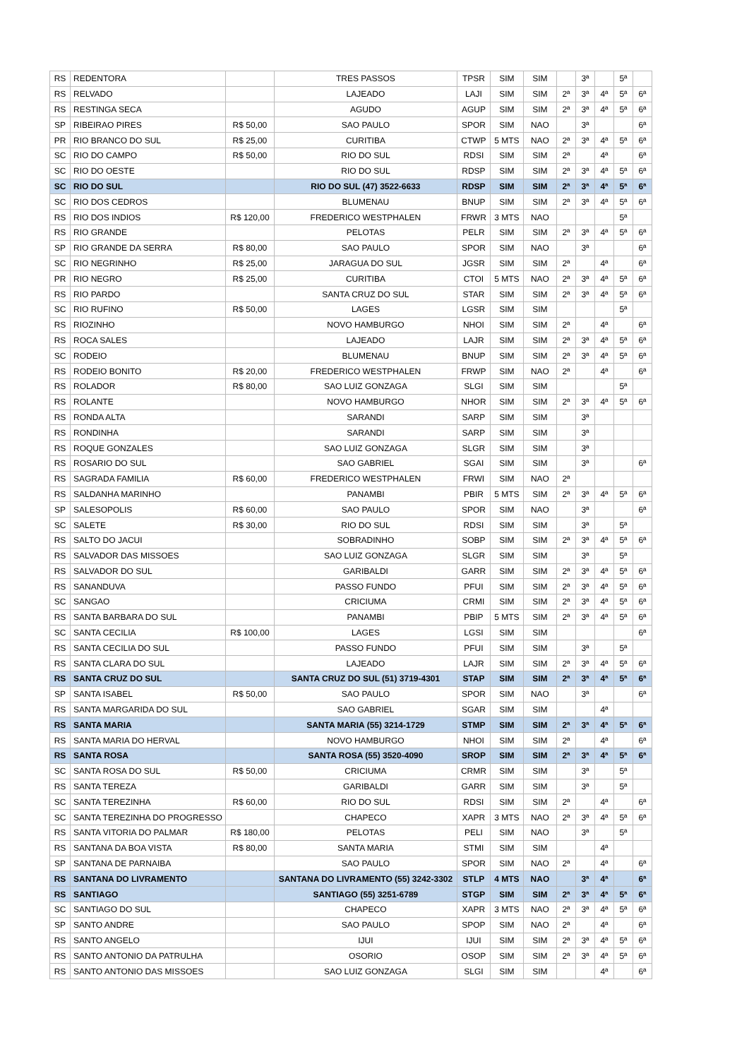| RS | REDENTORA | | TRES PASSOS | TPSR | SIM | SIM | | 3ª | | 5ª | |
| RS | RELVADO | | LAJEADO | LAJI | SIM | SIM | 2ª | 3ª | 4ª | 5ª | 6ª |
| RS | RESTINGA SECA | | AGUDO | AGUP | SIM | SIM | 2ª | 3ª | 4ª | 5ª | 6ª |
| SP | RIBEIRAO PIRES | R$ 50,00 | SAO PAULO | SPOR | SIM | NAO | | 3ª | | | 6ª |
| PR | RIO BRANCO DO SUL | R$ 25,00 | CURITIBA | CTWP | 5 MTS | NAO | 2ª | 3ª | 4ª | 5ª | 6ª |
| SC | RIO DO CAMPO | R$ 50,00 | RIO DO SUL | RDSI | SIM | SIM | 2ª | | 4ª | | 6ª |
| SC | RIO DO OESTE | | RIO DO SUL | RDSP | SIM | SIM | 2ª | 3ª | 4ª | 5ª | 6ª |
| SC | RIO DO SUL | | RIO DO SUL (47) 3522-6633 | RDSP | SIM | SIM | 2ª | 3ª | 4ª | 5ª | 6ª |
| SC | RIO DOS CEDROS | | BLUMENAU | BNUP | SIM | SIM | 2ª | 3ª | 4ª | 5ª | 6ª |
| RS | RIO DOS INDIOS | R$ 120,00 | FREDERICO WESTPHALEN | FRWR | 3 MTS | NAO | | | | 5ª | |
| RS | RIO GRANDE | | PELOTAS | PELR | SIM | SIM | 2ª | 3ª | 4ª | 5ª | 6ª |
| SP | RIO GRANDE DA SERRA | R$ 80,00 | SAO PAULO | SPOR | SIM | NAO | | 3ª | | | 6ª |
| SC | RIO NEGRINHO | R$ 25,00 | JARAGUA DO SUL | JGSR | SIM | SIM | 2ª | | 4ª | | 6ª |
| PR | RIO NEGRO | R$ 25,00 | CURITIBA | CTOI | 5 MTS | NAO | 2ª | 3ª | 4ª | 5ª | 6ª |
| RS | RIO PARDO | | SANTA CRUZ DO SUL | STAR | SIM | SIM | 2ª | 3ª | 4ª | 5ª | 6ª |
| SC | RIO RUFINO | R$ 50,00 | LAGES | LGSR | SIM | SIM | | | | 5ª | |
| RS | RIOZINHO | | NOVO HAMBURGO | NHOI | SIM | SIM | 2ª | | 4ª | | 6ª |
| RS | ROCA SALES | | LAJEADO | LAJR | SIM | SIM | 2ª | 3ª | 4ª | 5ª | 6ª |
| SC | RODEIO | | BLUMENAU | BNUP | SIM | SIM | 2ª | 3ª | 4ª | 5ª | 6ª |
| RS | RODEIO BONITO | R$ 20,00 | FREDERICO WESTPHALEN | FRWP | SIM | NAO | 2ª | | 4ª | | 6ª |
| RS | ROLADOR | R$ 80,00 | SAO LUIZ GONZAGA | SLGI | SIM | SIM | | | | 5ª | |
| RS | ROLANTE | | NOVO HAMBURGO | NHOR | SIM | SIM | 2ª | 3ª | 4ª | 5ª | 6ª |
| RS | RONDA ALTA | | SARANDI | SARP | SIM | SIM | | 3ª | | | |
| RS | RONDINHA | | SARANDI | SARP | SIM | SIM | | 3ª | | | |
| RS | ROQUE GONZALES | | SAO LUIZ GONZAGA | SLGR | SIM | SIM | | 3ª | | | |
| RS | ROSARIO DO SUL | | SAO GABRIEL | SGAI | SIM | SIM | | 3ª | | | 6ª |
| RS | SAGRADA FAMILIA | R$ 60,00 | FREDERICO WESTPHALEN | FRWI | SIM | NAO | 2ª | | | | |
| RS | SALDANHA MARINHO | | PANAMBI | PBIR | 5 MTS | SIM | 2ª | 3ª | 4ª | 5ª | 6ª |
| SP | SALESOPOLIS | R$ 60,00 | SAO PAULO | SPOR | SIM | NAO | | 3ª | | | 6ª |
| SC | SALETE | R$ 30,00 | RIO DO SUL | RDSI | SIM | SIM | | 3ª | | 5ª | |
| RS | SALTO DO JACUI | | SOBRADINHO | SOBP | SIM | SIM | 2ª | 3ª | 4ª | 5ª | 6ª |
| RS | SALVADOR DAS MISSOES | | SAO LUIZ GONZAGA | SLGR | SIM | SIM | | 3ª | | 5ª | |
| RS | SALVADOR DO SUL | | GARIBALDI | GARR | SIM | SIM | 2ª | 3ª | 4ª | 5ª | 6ª |
| RS | SANANDUVA | | PASSO FUNDO | PFUI | SIM | SIM | 2ª | 3ª | 4ª | 5ª | 6ª |
| SC | SANGAO | | CRICIUMA | CRMI | SIM | SIM | 2ª | 3ª | 4ª | 5ª | 6ª |
| RS | SANTA BARBARA DO SUL | | PANAMBI | PBIP | 5 MTS | SIM | 2ª | 3ª | 4ª | 5ª | 6ª |
| SC | SANTA CECILIA | R$ 100,00 | LAGES | LGSI | SIM | SIM | | | | | 6ª |
| RS | SANTA CECILIA DO SUL | | PASSO FUNDO | PFUI | SIM | SIM | | 3ª | | 5ª | |
| RS | SANTA CLARA DO SUL | | LAJEADO | LAJR | SIM | SIM | 2ª | 3ª | 4ª | 5ª | 6ª |
| RS | SANTA CRUZ DO SUL | | SANTA CRUZ DO SUL (51) 3719-4301 | STAP | SIM | SIM | 2ª | 3ª | 4ª | 5ª | 6ª |
| SP | SANTA ISABEL | R$ 50,00 | SAO PAULO | SPOR | SIM | NAO | | 3ª | | | 6ª |
| RS | SANTA MARGARIDA DO SUL | | SAO GABRIEL | SGAR | SIM | SIM | | | 4ª | | |
| RS | SANTA MARIA | | SANTA MARIA (55) 3214-1729 | STMP | SIM | SIM | 2ª | 3ª | 4ª | 5ª | 6ª |
| RS | SANTA MARIA DO HERVAL | | NOVO HAMBURGO | NHOI | SIM | SIM | 2ª | | 4ª | | 6ª |
| RS | SANTA ROSA | | SANTA ROSA (55) 3520-4090 | SROP | SIM | SIM | 2ª | 3ª | 4ª | 5ª | 6ª |
| SC | SANTA ROSA DO SUL | R$ 50,00 | CRICIUMA | CRMR | SIM | SIM | | 3ª | | 5ª | |
| RS | SANTA TEREZA | | GARIBALDI | GARR | SIM | SIM | | 3ª | | 5ª | |
| SC | SANTA TEREZINHA | R$ 60,00 | RIO DO SUL | RDSI | SIM | SIM | 2ª | | 4ª | | 6ª |
| SC | SANTA TEREZINHA DO PROGRESSO | | CHAPECO | XAPR | 3 MTS | NAO | 2ª | 3ª | 4ª | 5ª | 6ª |
| RS | SANTA VITORIA DO PALMAR | R$ 180,00 | PELOTAS | PELI | SIM | NAO | | 3ª | | 5ª | |
| RS | SANTANA DA BOA VISTA | R$ 80,00 | SANTA MARIA | STMI | SIM | SIM | | | 4ª | | |
| SP | SANTANA DE PARNAIBA | | SAO PAULO | SPOR | SIM | NAO | 2ª | | 4ª | | 6ª |
| RS | SANTANA DO LIVRAMENTO | | SANTANA DO LIVRAMENTO (55) 3242-3302 | STLP | 4 MTS | NAO | | 3ª | 4ª | | 6ª |
| RS | SANTIAGO | | SANTIAGO (55) 3251-6789 | STGP | SIM | SIM | 2ª | 3ª | 4ª | 5ª | 6ª |
| SC | SANTIAGO DO SUL | | CHAPECO | XAPR | 3 MTS | NAO | 2ª | 3ª | 4ª | 5ª | 6ª |
| SP | SANTO ANDRE | | SAO PAULO | SPOP | SIM | NAO | 2ª | | 4ª | | 6ª |
| RS | SANTO ANGELO | | IJUI | IJUI | SIM | SIM | 2ª | 3ª | 4ª | 5ª | 6ª |
| RS | SANTO ANTONIO DA PATRULHA | | OSORIO | OSOP | SIM | SIM | 2ª | 3ª | 4ª | 5ª | 6ª |
| RS | SANTO ANTONIO DAS MISSOES | | SAO LUIZ GONZAGA | SLGI | SIM | SIM | | | 4ª | | 6ª |